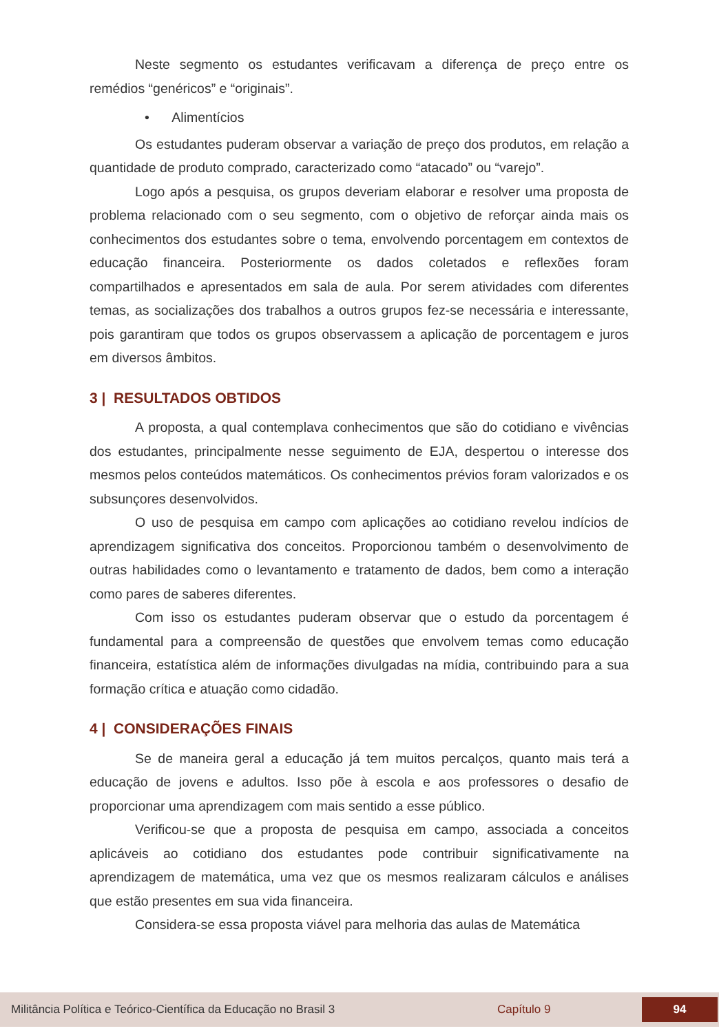Neste segmento os estudantes verificavam a diferença de preço entre os remédios “genéricos” e “originais”.
• Alimentícios
Os estudantes puderam observar a variação de preço dos produtos, em relação a quantidade de produto comprado, caracterizado como “atacado” ou “varejo”.
Logo após a pesquisa, os grupos deveriam elaborar e resolver uma proposta de problema relacionado com o seu segmento, com o objetivo de reforçar ainda mais os conhecimentos dos estudantes sobre o tema, envolvendo porcentagem em contextos de educação financeira. Posteriormente os dados coletados e reflexões foram compartilhados e apresentados em sala de aula. Por serem atividades com diferentes temas, as socializações dos trabalhos a outros grupos fez-se necessária e interessante, pois garantiram que todos os grupos observassem a aplicação de porcentagem e juros em diversos âmbitos.
3 | RESULTADOS OBTIDOS
A proposta, a qual contemplava conhecimentos que são do cotidiano e vivências dos estudantes, principalmente nesse seguimento de EJA, despertou o interesse dos mesmos pelos conteúdos matemáticos. Os conhecimentos prévios foram valorizados e os subsunçores desenvolvidos.
O uso de pesquisa em campo com aplicações ao cotidiano revelou indícios de aprendizagem significativa dos conceitos. Proporcionou também o desenvolvimento de outras habilidades como o levantamento e tratamento de dados, bem como a interação como pares de saberes diferentes.
Com isso os estudantes puderam observar que o estudo da porcentagem é fundamental para a compreensão de questões que envolvem temas como educação financeira, estatística além de informações divulgadas na mídia, contribuindo para a sua formação crítica e atuação como cidadão.
4 | CONSIDERAÇÕES FINAIS
Se de maneira geral a educação já tem muitos percalços, quanto mais terá a educação de jovens e adultos. Isso põe à escola e aos professores o desafio de proporcionar uma aprendizagem com mais sentido a esse público.
Verificou-se que a proposta de pesquisa em campo, associada a conceitos aplicáveis ao cotidiano dos estudantes pode contribuir significativamente na aprendizagem de matemática, uma vez que os mesmos realizaram cálculos e análises que estão presentes em sua vida financeira.
Considera-se essa proposta viável para melhoria das aulas de Matemática
Militância Política e Teórico-Científica da Educação no Brasil 3 Capítulo 9 94